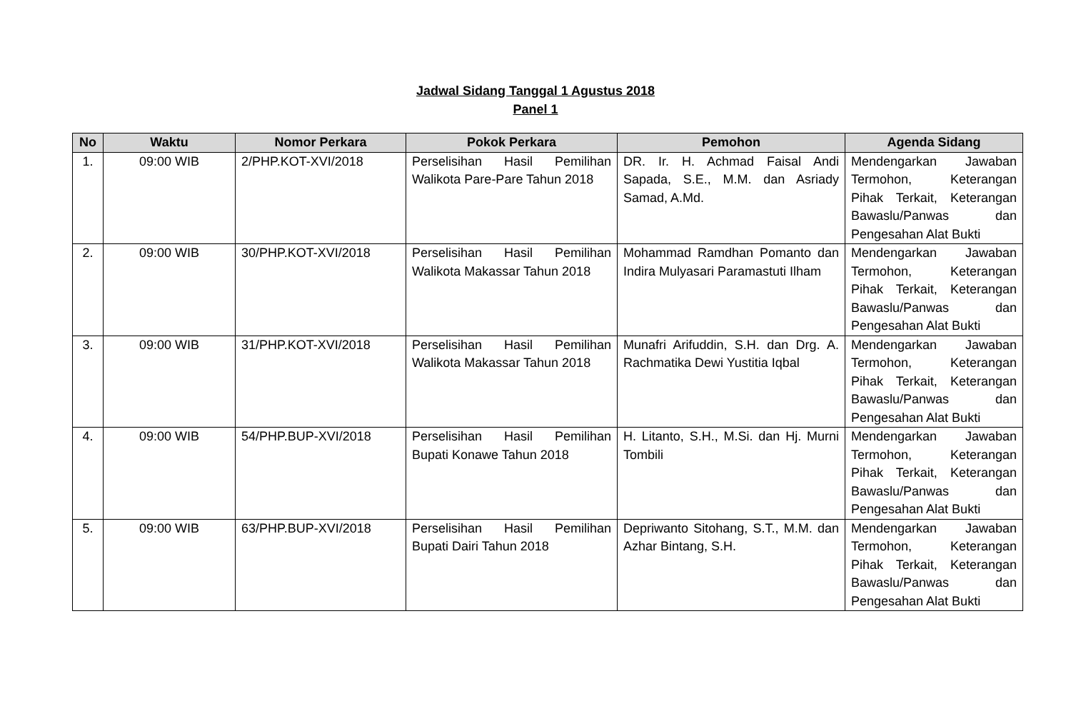Jadwal Sidang Tanggal 1 Agustus 2018
Panel 1
| No | Waktu | Nomor Perkara | Pokok Perkara | Pemohon | Agenda Sidang |
| --- | --- | --- | --- | --- | --- |
| 1. | 09:00 WIB | 2/PHP.KOT-XVI/2018 | Perselisihan Hasil Pemilihan Walikota Pare-Pare Tahun 2018 | DR. Ir. H. Achmad Faisal Andi Sapada, S.E., M.M. dan Asriady Samad, A.Md. | Mendengarkan Jawaban Termohon, Keterangan Pihak Terkait, Keterangan Bawaslu/Panwas dan Pengesahan Alat Bukti |
| 2. | 09:00 WIB | 30/PHP.KOT-XVI/2018 | Perselisihan Hasil Pemilihan Walikota Makassar Tahun 2018 | Mohammad Ramdhan Pomanto dan Indira Mulyasari Paramastuti Ilham | Mendengarkan Jawaban Termohon, Keterangan Pihak Terkait, Keterangan Bawaslu/Panwas dan Pengesahan Alat Bukti |
| 3. | 09:00 WIB | 31/PHP.KOT-XVI/2018 | Perselisihan Hasil Pemilihan Walikota Makassar Tahun 2018 | Munafri Arifuddin, S.H. dan Drg. A. Rachmatika Dewi Yustitia Iqbal | Mendengarkan Jawaban Termohon, Keterangan Pihak Terkait, Keterangan Bawaslu/Panwas dan Pengesahan Alat Bukti |
| 4. | 09:00 WIB | 54/PHP.BUP-XVI/2018 | Perselisihan Hasil Pemilihan Bupati Konawe Tahun 2018 | H. Litanto, S.H., M.Si. dan Hj. Murni Tombili | Mendengarkan Jawaban Termohon, Keterangan Pihak Terkait, Keterangan Bawaslu/Panwas dan Pengesahan Alat Bukti |
| 5. | 09:00 WIB | 63/PHP.BUP-XVI/2018 | Perselisihan Hasil Pemilihan Bupati Dairi Tahun 2018 | Depriwanto Sitohang, S.T., M.M. dan Azhar Bintang, S.H. | Mendengarkan Jawaban Termohon, Keterangan Pihak Terkait, Keterangan Bawaslu/Panwas dan Pengesahan Alat Bukti |